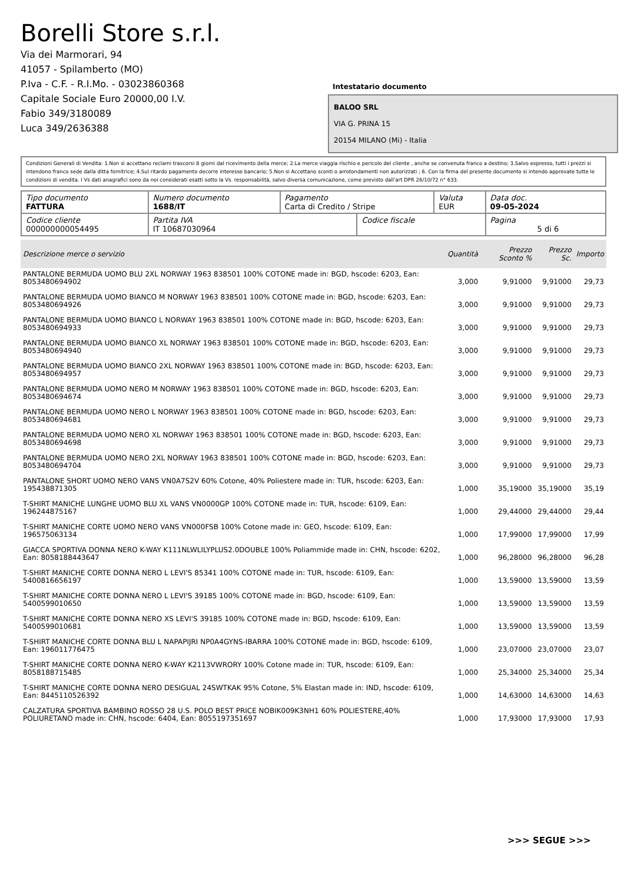Borelli Store s.r.l.
Via dei Marmorari, 94
41057 - Spilamberto (MO)
P.Iva - C.F. - R.I.Mo. - 03023860368
Capitale Sociale Euro 20000,00 I.V.
Fabio 349/3180089
Luca 349/2636388
Intestatario documento
BALOO SRL
VIA G. PRINA 15
20154 MILANO (Mi) - Italia
Condizioni Generali di Vendita: 1.Non si accettano reclami trascorsi 8 giorni dal ricevimento della merce; 2.La merce viaggia rischio e pericolo del cliente , anche se convenuta franco a destino; 3.Salvo espresso, tutti i prezzi si intendono franco sede dalla ditta fornitrice; 4.Sul ritardo pagamento decorre interesse bancario; 5.Non si Accettano sconti o arrotondamenti non autorizzati ; 6. Con la firma del presente documento si intendo approvate tutte le condizioni di vendita. I Vs dati anagrafici sono da noi considerati esatti sotto la Vs. responsabilità, salvo diversa comunicazione, come previsto dall'art DPR 26/10/72 n° 633.
| Tipo documento FATTURA | Numero documento 1688/IT | Pagamento Carta di Credito / Stripe | | Valuta EUR | Data doc. 09-05-2024 |
| Codice cliente 000000000054495 | Partita IVA IT 10687030964 | | Codice fiscale | | Pagina 5 di 6 |
| Descrizione merce o servizio | Quantità | Prezzo Sconto % | Prezzo Sc. | Importo |
| --- | --- | --- | --- | --- |
| PANTALONE BERMUDA UOMO BLU 2XL NORWAY 1963 838501 100% COTONE made in: BGD, hscode: 6203, Ean: 8053480694902 | 3,000 | 9,91000 | 9,91000 | 29,73 |
| PANTALONE BERMUDA UOMO BIANCO M NORWAY 1963 838501 100% COTONE made in: BGD, hscode: 6203, Ean: 8053480694926 | 3,000 | 9,91000 | 9,91000 | 29,73 |
| PANTALONE BERMUDA UOMO BIANCO L NORWAY 1963 838501 100% COTONE made in: BGD, hscode: 6203, Ean: 8053480694933 | 3,000 | 9,91000 | 9,91000 | 29,73 |
| PANTALONE BERMUDA UOMO BIANCO XL NORWAY 1963 838501 100% COTONE made in: BGD, hscode: 6203, Ean: 8053480694940 | 3,000 | 9,91000 | 9,91000 | 29,73 |
| PANTALONE BERMUDA UOMO BIANCO 2XL NORWAY 1963 838501 100% COTONE made in: BGD, hscode: 6203, Ean: 8053480694957 | 3,000 | 9,91000 | 9,91000 | 29,73 |
| PANTALONE BERMUDA UOMO NERO M NORWAY 1963 838501 100% COTONE made in: BGD, hscode: 6203, Ean: 8053480694674 | 3,000 | 9,91000 | 9,91000 | 29,73 |
| PANTALONE BERMUDA UOMO NERO L NORWAY 1963 838501 100% COTONE made in: BGD, hscode: 6203, Ean: 8053480694681 | 3,000 | 9,91000 | 9,91000 | 29,73 |
| PANTALONE BERMUDA UOMO NERO XL NORWAY 1963 838501 100% COTONE made in: BGD, hscode: 6203, Ean: 8053480694698 | 3,000 | 9,91000 | 9,91000 | 29,73 |
| PANTALONE BERMUDA UOMO NERO 2XL NORWAY 1963 838501 100% COTONE made in: BGD, hscode: 6203, Ean: 8053480694704 | 3,000 | 9,91000 | 9,91000 | 29,73 |
| PANTALONE SHORT UOMO NERO VANS VN0A7S2V 60% Cotone, 40% Poliestere made in: TUR, hscode: 6203, Ean: 195438871305 | 1,000 | 35,19000 | 35,19000 | 35,19 |
| T-SHIRT MANICHE LUNGHE UOMO BLU XL VANS VN0000GP 100% COTONE made in: TUR, hscode: 6109, Ean: 196244875167 | 1,000 | 29,44000 | 29,44000 | 29,44 |
| T-SHIRT MANICHE CORTE UOMO NERO VANS VN000FSB 100% Cotone made in: GEO, hscode: 6109, Ean: 196575063134 | 1,000 | 17,99000 | 17,99000 | 17,99 |
| GIACCA SPORTIVA DONNA NERO K-WAY K111NLWLILYPLUS2.0DOUBLE 100% Poliammide made in: CHN, hscode: 6202, Ean: 8058188443647 | 1,000 | 96,28000 | 96,28000 | 96,28 |
| T-SHIRT MANICHE CORTE DONNA NERO L LEVI'S 85341 100% COTONE made in: TUR, hscode: 6109, Ean: 5400816656197 | 1,000 | 13,59000 | 13,59000 | 13,59 |
| T-SHIRT MANICHE CORTE DONNA NERO L LEVI'S 39185 100% COTONE made in: BGD, hscode: 6109, Ean: 5400599010650 | 1,000 | 13,59000 | 13,59000 | 13,59 |
| T-SHIRT MANICHE CORTE DONNA NERO XS LEVI'S 39185 100% COTONE made in: BGD, hscode: 6109, Ean: 5400599010681 | 1,000 | 13,59000 | 13,59000 | 13,59 |
| T-SHIRT MANICHE CORTE DONNA BLU L NAPAPIJRI NP0A4GYNS-IBARRA 100% COTONE made in: BGD, hscode: 6109, Ean: 196011776475 | 1,000 | 23,07000 | 23,07000 | 23,07 |
| T-SHIRT MANICHE CORTE DONNA NERO K-WAY K2113VWRORY 100% Cotone made in: TUR, hscode: 6109, Ean: 8058188715485 | 1,000 | 25,34000 | 25,34000 | 25,34 |
| T-SHIRT MANICHE CORTE DONNA NERO DESIGUAL 24SWTKAK 95% Cotone, 5% Elastan made in: IND, hscode: 6109, Ean: 8445110526392 | 1,000 | 14,63000 | 14,63000 | 14,63 |
| CALZATURA SPORTIVA BAMBINO ROSSO 28 U.S. POLO BEST PRICE NOBIK009K3NH1 60% POLIESTERE,40% POLIURETANO made in: CHN, hscode: 6404, Ean: 8055197351697 | 1,000 | 17,93000 | 17,93000 | 17,93 |
>>> SEGUE >>>